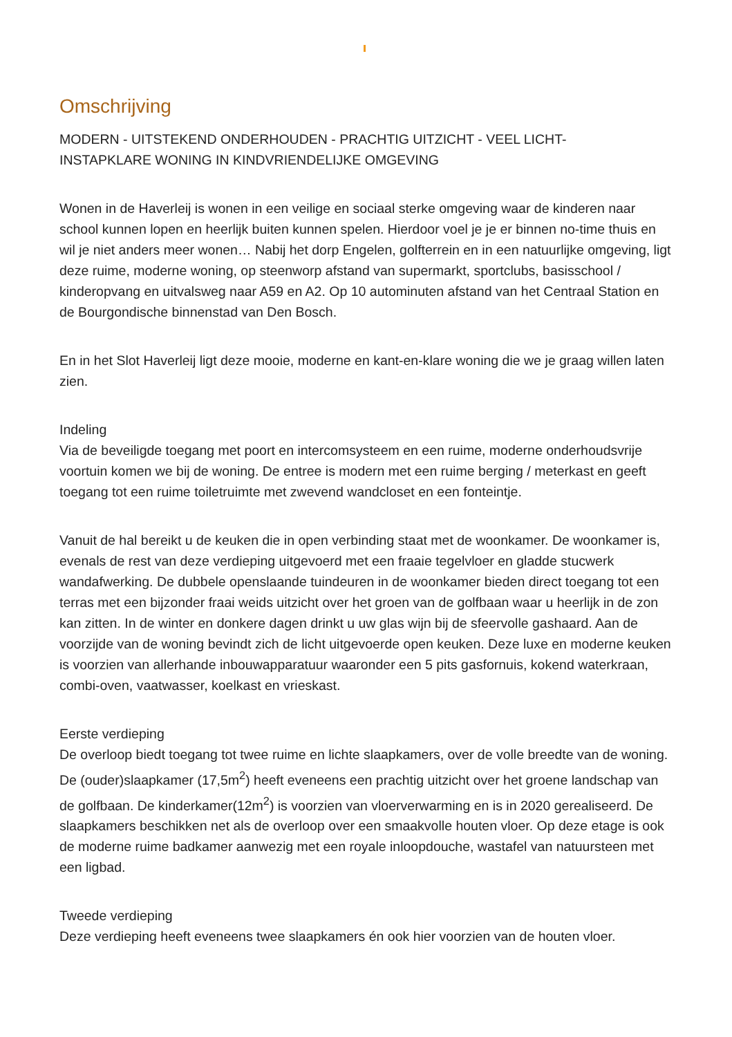Omschrijving
MODERN - UITSTEKEND ONDERHOUDEN - PRACHTIG UITZICHT - VEEL LICHT-
INSTAPKLARE WONING IN KINDVRIENDELIJKE OMGEVING
Wonen in de Haverleij is wonen in een veilige en sociaal sterke omgeving waar de kinderen naar school kunnen lopen en heerlijk buiten kunnen spelen. Hierdoor voel je je er binnen no-time thuis en wil je niet anders meer wonen… Nabij het dorp Engelen, golfterrein en in een natuurlijke omgeving, ligt deze ruime, moderne woning, op steenworp afstand van supermarkt, sportclubs, basisschool / kinderopvang en uitvalsweg naar A59 en A2. Op 10 autominuten afstand van het Centraal Station en de Bourgondische binnenstad van Den Bosch.
En in het Slot Haverleij ligt deze mooie, moderne en kant-en-klare woning die we je graag willen laten zien.
Indeling
Via de beveiligde toegang met poort en intercomsysteem en een ruime, moderne onderhoudsvrije voortuin komen we bij de woning. De entree is modern met een ruime berging / meterkast en geeft toegang tot een ruime toiletruimte met zwevend wandcloset en een fonteintje.
Vanuit de hal bereikt u de keuken die in open verbinding staat met de woonkamer. De woonkamer is, evenals de rest van deze verdieping uitgevoerd met een fraaie tegelvloer en gladde stucwerk wandafwerking. De dubbele openslaande tuindeuren in de woonkamer bieden direct toegang tot een terras met een bijzonder fraai weids uitzicht over het groen van de golfbaan waar u heerlijk in de zon kan zitten. In de winter en donkere dagen drinkt u uw glas wijn bij de sfeervolle gashaard. Aan de voorzijde van de woning bevindt zich de licht uitgevoerde open keuken. Deze luxe en moderne keuken is voorzien van allerhande inbouwapparatuur waaronder een 5 pits gasfornuis, kokend waterkraan, combi-oven, vaatwasser, koelkast en vrieskast.
Eerste verdieping
De overloop biedt toegang tot twee ruime en lichte slaapkamers, over de volle breedte van de woning. De (ouder)slaapkamer (17,5m<sup>2</sup>) heeft eveneens een prachtig uitzicht over het groene landschap van de golfbaan. De kinderkamer(12m<sup>2</sup>) is voorzien van vloerverwarming en is in 2020 gerealiseerd. De slaapkamers beschikken net als de overloop over een smaakvolle houten vloer. Op deze etage is ook de moderne ruime badkamer aanwezig met een royale inloopdouche, wastafel van natuursteen met een ligbad.
Tweede verdieping
Deze verdieping heeft eveneens twee slaapkamers én ook hier voorzien van de houten vloer.